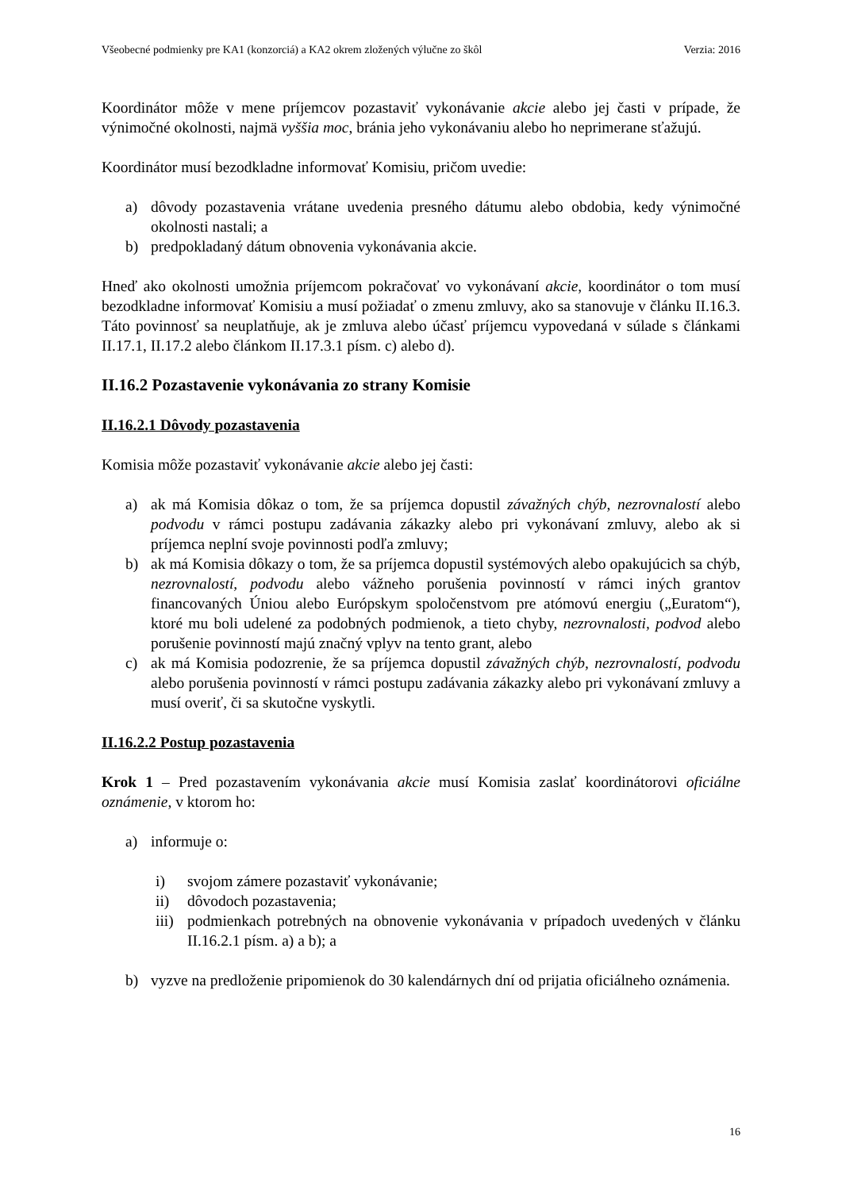Všeobecné podmienky pre KA1 (konzorciá) a KA2 okrem zložených výlučne zo škôl Verzia: 2016
Koordinátor môže v mene príjemcov pozastaviť vykonávanie akcie alebo jej časti v prípade, že výnimočné okolnosti, najmä vyššia moc, bránia jeho vykonávaniu alebo ho neprimerane sťažujú.
Koordinátor musí bezodkladne informovať Komisiu, pričom uvedie:
a) dôvody pozastavenia vrátane uvedenia presného dátumu alebo obdobia, kedy výnimočné okolnosti nastali; a
b) predpokladaný dátum obnovenia vykonávania akcie.
Hneď ako okolnosti umožnia príjemcom pokračovať vo vykonávaní akcie, koordinátor o tom musí bezodkladne informovať Komisiu a musí požiadať o zmenu zmluvy, ako sa stanovuje v článku II.16.3. Táto povinnosť sa neuplatňuje, ak je zmluva alebo účasť príjemcu vypovedaná v súlade s článkami II.17.1, II.17.2 alebo článkom II.17.3.1 písm. c) alebo d).
II.16.2 Pozastavenie vykonávania zo strany Komisie
II.16.2.1 Dôvody pozastavenia
Komisia môže pozastaviť vykonávanie akcie alebo jej časti:
a) ak má Komisia dôkaz o tom, že sa príjemca dopustil závažných chýb, nezrovnalostí alebo podvodu v rámci postupu zadávania zákazky alebo pri vykonávaní zmluvy, alebo ak si príjemca neplní svoje povinnosti podľa zmluvy;
b) ak má Komisia dôkazy o tom, že sa príjemca dopustil systémových alebo opakujúcich sa chýb, nezrovnalostí, podvodu alebo vážneho porušenia povinností v rámci iných grantov financovaných Úniou alebo Európskym spoločenstvom pre atómovú energiu („Euratom“), ktoré mu boli udelené za podobných podmienok, a tieto chyby, nezrovnalosti, podvod alebo porušenie povinností majú značný vplyv na tento grant, alebo
c) ak má Komisia podozrenie, že sa príjemca dopustil závažných chýb, nezrovnalostí, podvodu alebo porušenia povinností v rámci postupu zadávania zákazky alebo pri vykonávaní zmluvy a musí overiť, či sa skutočne vyskytli.
II.16.2.2 Postup pozastavenia
Krok 1 – Pred pozastavením vykonávania akcie musí Komisia zaslať koordinátorovi oficiálne oznámenie, v ktorom ho:
a) informuje o:
i) svojom zámere pozastaviť vykonávanie;
ii) dôvodoch pozastavenia;
iii) podmienkach potrebných na obnovenie vykonávania v prípadoch uvedených v článku II.16.2.1 písm. a) a b); a
b) vyzve na predloženie pripomienok do 30 kalendárnych dní od prijatia oficiálneho oznámenia.
16